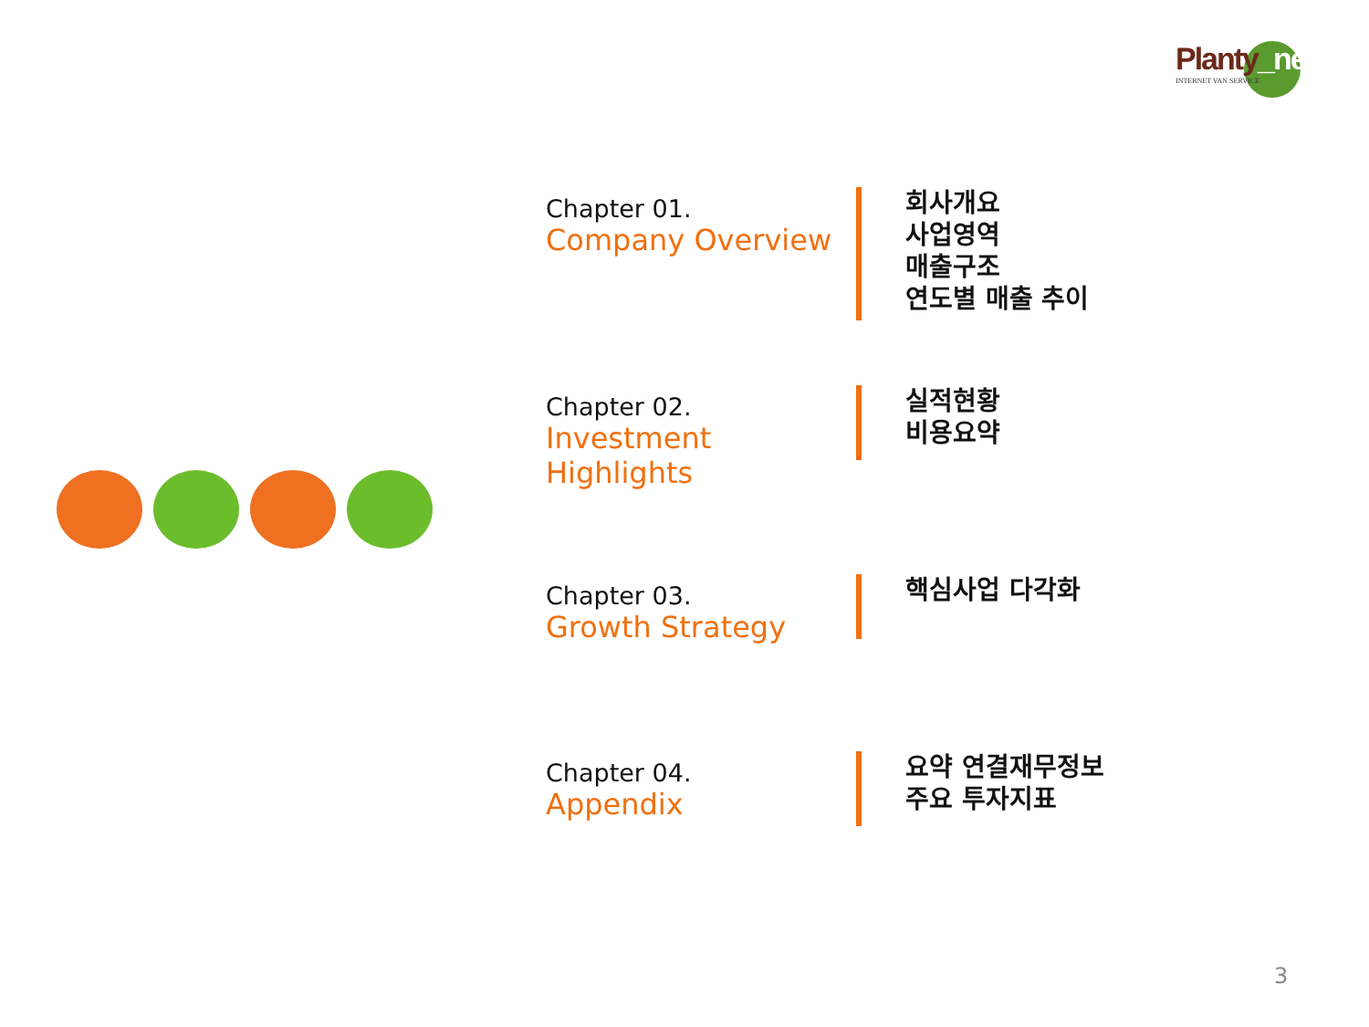Planty_net
INTERNET VAN SERVICE
Chapter 01.
Company Overview
회사개요
사업영역
매출구조
연도별 매출 추이
Chapter 02.
Investment Highlights
실적현황
비용요약
Chapter 03.
Growth Strategy
핵심사업 다각화
Chapter 04.
Appendix
요약 연결재무정보
주요 투자지표
3